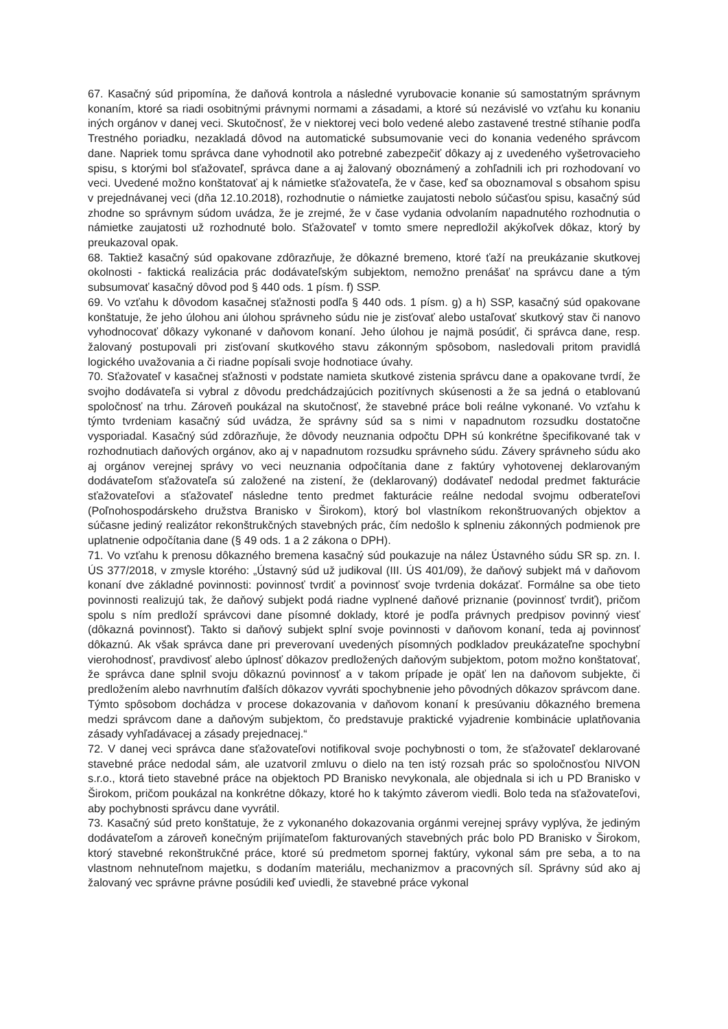67. Kasačný súd pripomína, že daňová kontrola a následné vyrubovacie konanie sú samostatným správnym konaním, ktoré sa riadi osobitnými právnymi normami a zásadami, a ktoré sú nezávislé vo vzťahu ku konaniu iných orgánov v danej veci. Skutočnosť, že v niektorej veci bolo vedené alebo zastavené trestné stíhanie podľa Trestného poriadku, nezakladá dôvod na automatické subsumovanie veci do konania vedeného správcom dane. Napriek tomu správca dane vyhodnotil ako potrebné zabezpečiť dôkazy aj z uvedeného vyšetrovacieho spisu, s ktorými bol sťažovateľ, správca dane a aj žalovaný oboznámený a zohľadnili ich pri rozhodovaní vo veci. Uvedené možno konštatovať aj k námietke sťažovateľa, že v čase, keď sa oboznamoval s obsahom spisu v prejednávanej veci (dňa 12.10.2018), rozhodnutie o námietke zaujatosti nebolo súčasťou spisu, kasačný súd zhodne so správnym súdom uvádza, že je zrejmé, že v čase vydania odvolaním napadnutého rozhodnutia o námietke zaujatosti už rozhodnuté bolo. Sťažovateľ v tomto smere nepredložil akýkoľvek dôkaz, ktorý by preukazoval opak.
68. Taktiež kasačný súd opakovane zdôrazňuje, že dôkazné bremeno, ktoré ťaží na preukázanie skutkovej okolnosti - faktická realizácia prác dodávateľským subjektom, nemožno prenášať na správcu dane a tým subsumovať kasačný dôvod pod § 440 ods. 1 písm. f) SSP.
69. Vo vzťahu k dôvodom kasačnej sťažnosti podľa § 440 ods. 1 písm. g) a h) SSP, kasačný súd opakovane konštatuje, že jeho úlohou ani úlohou správneho súdu nie je zisťovať alebo ustaľovať skutkový stav či nanovo vyhodnocovať dôkazy vykonané v daňovom konaní. Jeho úlohou je najmä posúdiť, či správca dane, resp. žalovaný postupovali pri zisťovaní skutkového stavu zákonným spôsobom, nasledovali pritom pravidlá logického uvažovania a či riadne popísali svoje hodnotiace úvahy.
70. Sťažovateľ v kasačnej sťažnosti v podstate namieta skutkové zistenia správcu dane a opakovane tvrdí, že svojho dodávateľa si vybral z dôvodu predchádzajúcich pozitívnych skúsenosti a že sa jedná o etablovanú spoločnosť na trhu. Zároveň poukázal na skutočnosť, že stavebné práce boli reálne vykonané. Vo vzťahu k týmto tvrdeniam kasačný súd uvádza, že správny súd sa s nimi v napadnutom rozsudku dostatočne vysporiadal. Kasačný súd zdôrazňuje, že dôvody neuznania odpočtu DPH sú konkrétne špecifikované tak v rozhodnutiach daňových orgánov, ako aj v napadnutom rozsudku správneho súdu. Závery správneho súdu ako aj orgánov verejnej správy vo veci neuznania odpočítania dane z faktúry vyhotovenej deklarovaným dodávateľom sťažovateľa sú založené na zistení, že (deklarovaný) dodávateľ nedodal predmet fakturácie sťažovateľovi a sťažovateľ následne tento predmet fakturácie reálne nedodal svojmu odberateľovi (Poľnohospodárskeho družstva Branisko v Širokom), ktorý bol vlastníkom rekonštruovaných objektov a súčasne jediný realizátor rekonštrukčných stavebných prác, čím nedošlo k splneniu zákonných podmienok pre uplatnenie odpočítania dane (§ 49 ods. 1 a 2 zákona o DPH).
71. Vo vzťahu k prenosu dôkazného bremena kasačný súd poukazuje na nález Ústavného súdu SR sp. zn. I. ÚS 377/2018, v zmysle ktorého: „Ústavný súd už judikoval (III. ÚS 401/09), že daňový subjekt má v daňovom konaní dve základné povinnosti: povinnosť tvrdiť a povinnosť svoje tvrdenia dokázať. Formálne sa obe tieto povinnosti realizujú tak, že daňový subjekt podá riadne vyplnené daňové priznanie (povinnosť tvrdiť), pričom spolu s ním predloží správcovi dane písomné doklady, ktoré je podľa právnych predpisov povinný viesť (dôkazná povinnosť). Takto si daňový subjekt splní svoje povinnosti v daňovom konaní, teda aj povinnosť dôkaznú. Ak však správca dane pri preverovaní uvedených písomných podkladov preukázateľne spochybní vierohodnosť, pravdivosť alebo úplnosť dôkazov predložených daňovým subjektom, potom možno konštatovať, že správca dane splnil svoju dôkaznú povinnosť a v takom prípade je opäť len na daňovom subjekte, či predložením alebo navrhnutím ďalších dôkazov vyvráti spochybnenie jeho pôvodných dôkazov správcom dane. Týmto spôsobom dochádza v procese dokazovania v daňovom konaní k presúvaniu dôkazného bremena medzi správcom dane a daňovým subjektom, čo predstavuje praktické vyjadrenie kombinácie uplatňovania zásady vyhľadávacej a zásady prejednacej.“
72. V danej veci správca dane sťažovateľovi notifikoval svoje pochybnosti o tom, že sťažovateľ deklarované stavebné práce nedodal sám, ale uzatvoril zmluvu o dielo na ten istý rozsah prác so spoločnosťou NIVON s.r.o., ktorá tieto stavebné práce na objektoch PD Branisko nevykonala, ale objednala si ich u PD Branisko v Širokom, pričom poukázal na konkrétne dôkazy, ktoré ho k takýmto záverom viedli. Bolo teda na sťažovateľovi, aby pochybnosti správcu dane vyvrátil.
73. Kasačný súd preto konštatuje, že z vykonaného dokazovania orgánmi verejnej správy vyplýva, že jediným dodávateľom a zároveň konečným prijímateľom fakturovaných stavebných prác bolo PD Branisko v Širokom, ktorý stavebné rekonštrukčné práce, ktoré sú predmetom spornej faktúry, vykonal sám pre seba, a to na vlastnom nehnuteľnom majetku, s dodaním materiálu, mechanizmov a pracovných síl. Správny súd ako aj žalovaný vec správne právne posúdili keď uviedli, že stavebné práce vykonal